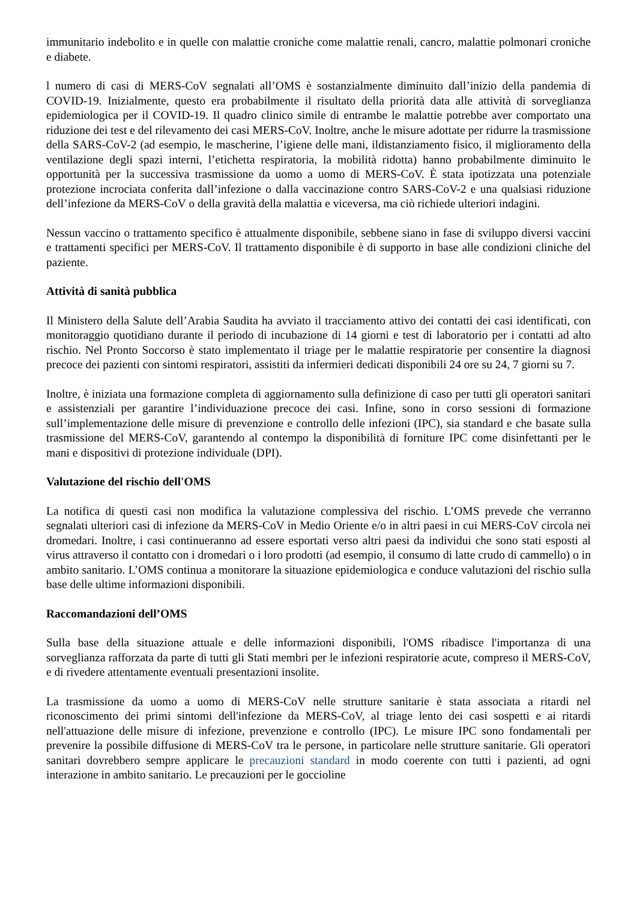immunitario indebolito e in quelle con malattie croniche come malattie renali, cancro, malattie polmonari croniche e diabete.
l numero di casi di MERS-CoV segnalati all’OMS è sostanzialmente diminuito dall’inizio della pandemia di COVID-19. Inizialmente, questo era probabilmente il risultato della priorità data alle attività di sorveglianza epidemiologica per il COVID-19. Il quadro clinico simile di entrambe le malattie potrebbe aver comportato una riduzione dei test e del rilevamento dei casi MERS-CoV. Inoltre, anche le misure adottate per ridurre la trasmissione della SARS-CoV-2 (ad esempio, le mascherine, l’igiene delle mani, ildistanziamento fisico, il miglioramento della ventilazione degli spazi interni, l’etichetta respiratoria, la mobilità ridotta) hanno probabilmente diminuito le opportunità per la successiva trasmissione da uomo a uomo di MERS-CoV. È stata ipotizzata una potenziale protezione incrociata conferita dall’infezione o dalla vaccinazione contro SARS-CoV-2 e una qualsiasi riduzione dell’infezione da MERS-CoV o della gravità della malattia e viceversa, ma ciò richiede ulteriori indagini.
Nessun vaccino o trattamento specifico è attualmente disponibile, sebbene siano in fase di sviluppo diversi vaccini e trattamenti specifici per MERS-CoV. Il trattamento disponibile è di supporto in base alle condizioni cliniche del paziente.
Attività di sanità pubblica
Il Ministero della Salute dell’Arabia Saudita ha avviato il tracciamento attivo dei contatti dei casi identificati, con monitoraggio quotidiano durante il periodo di incubazione di 14 giorni e test di laboratorio per i contatti ad alto rischio. Nel Pronto Soccorso è stato implementato il triage per le malattie respiratorie per consentire la diagnosi precoce dei pazienti con sintomi respiratori, assistiti da infermieri dedicati disponibili 24 ore su 24, 7 giorni su 7.
Inoltre, è iniziata una formazione completa di aggiornamento sulla definizione di caso per tutti gli operatori sanitari e assistenziali per garantire l’individuazione precoce dei casi. Infine, sono in corso sessioni di formazione sull’implementazione delle misure di prevenzione e controllo delle infezioni (IPC), sia standard e che basate sulla trasmissione del MERS-CoV, garantendo al contempo la disponibilità di forniture IPC come disinfettanti per le mani e dispositivi di protezione individuale (DPI).
Valutazione del rischio dell'OMS
La notifica di questi casi non modifica la valutazione complessiva del rischio. L’OMS prevede che verranno segnalati ulteriori casi di infezione da MERS-CoV in Medio Oriente e/o in altri paesi in cui MERS-CoV circola nei dromedari. Inoltre, i casi continueranno ad essere esportati verso altri paesi da individui che sono stati esposti al virus attraverso il contatto con i dromedari o i loro prodotti (ad esempio, il consumo di latte crudo di cammello) o in ambito sanitario. L’OMS continua a monitorare la situazione epidemiologica e conduce valutazioni del rischio sulla base delle ultime informazioni disponibili.
Raccomandazioni dell’OMS
Sulla base della situazione attuale e delle informazioni disponibili, l'OMS ribadisce l'importanza di una sorveglianza rafforzata da parte di tutti gli Stati membri per le infezioni respiratorie acute, compreso il MERS-CoV, e di rivedere attentamente eventuali presentazioni insolite.
La trasmissione da uomo a uomo di MERS-CoV nelle strutture sanitarie è stata associata a ritardi nel riconoscimento dei primi sintomi dell'infezione da MERS-CoV, al triage lento dei casi sospetti e ai ritardi nell'attuazione delle misure di infezione, prevenzione e controllo (IPC). Le misure IPC sono fondamentali per prevenire la possibile diffusione di MERS-CoV tra le persone, in particolare nelle strutture sanitarie. Gli operatori sanitari dovrebbero sempre applicare le precauzioni standard in modo coerente con tutti i pazienti, ad ogni interazione in ambito sanitario. Le precauzioni per le goccioline